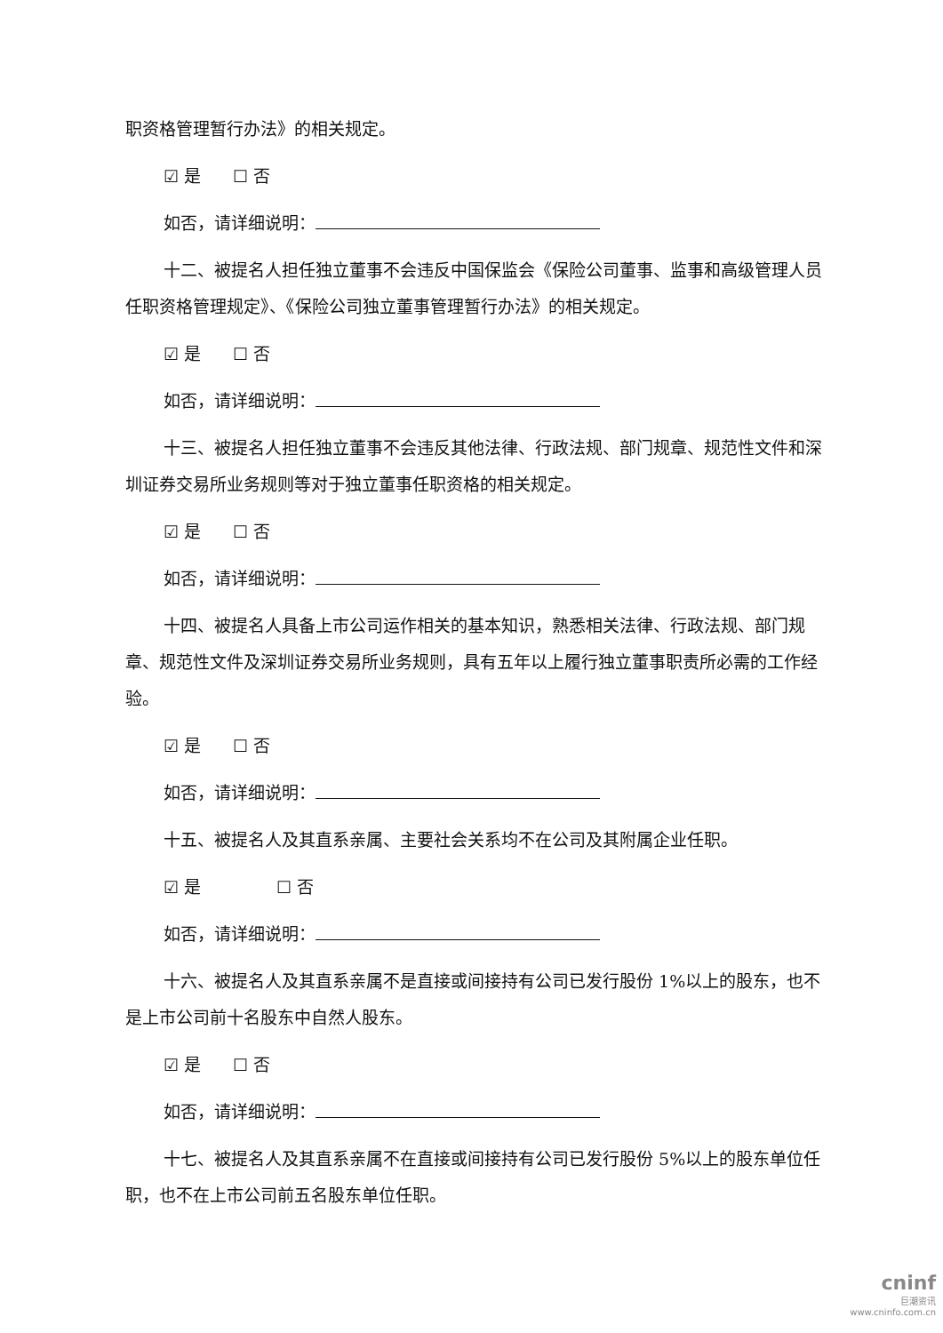职资格管理暂行办法》的相关规定。
☑ 是 ☐ 否
如否，请详细说明：
十二、被提名人担任独立董事不会违反中国保监会《保险公司董事、监事和高级管理人员任职资格管理规定》、《保险公司独立董事管理暂行办法》的相关规定。
☑ 是 ☐ 否
如否，请详细说明：
十三、被提名人担任独立董事不会违反其他法律、行政法规、部门规章、规范性文件和深圳证券交易所业务规则等对于独立董事任职资格的相关规定。
☑ 是 ☐ 否
如否，请详细说明：
十四、被提名人具备上市公司运作相关的基本知识，熟悉相关法律、行政法规、部门规章、规范性文件及深圳证券交易所业务规则，具有五年以上履行独立董事职责所必需的工作经验。
☑ 是 ☐ 否
如否，请详细说明：
十五、被提名人及其直系亲属、主要社会关系均不在公司及其附属企业任职。
☑ 是 ☐ 否
如否，请详细说明：
十六、被提名人及其直系亲属不是直接或间接持有公司已发行股份 1%以上的股东，也不是上市公司前十名股东中自然人股东。
☑ 是 ☐ 否
如否，请详细说明：
十七、被提名人及其直系亲属不在直接或间接持有公司已发行股份 5%以上的股东单位任职，也不在上市公司前五名股东单位任职。
cninf
巨潮资讯
www.cninfo.com.cn